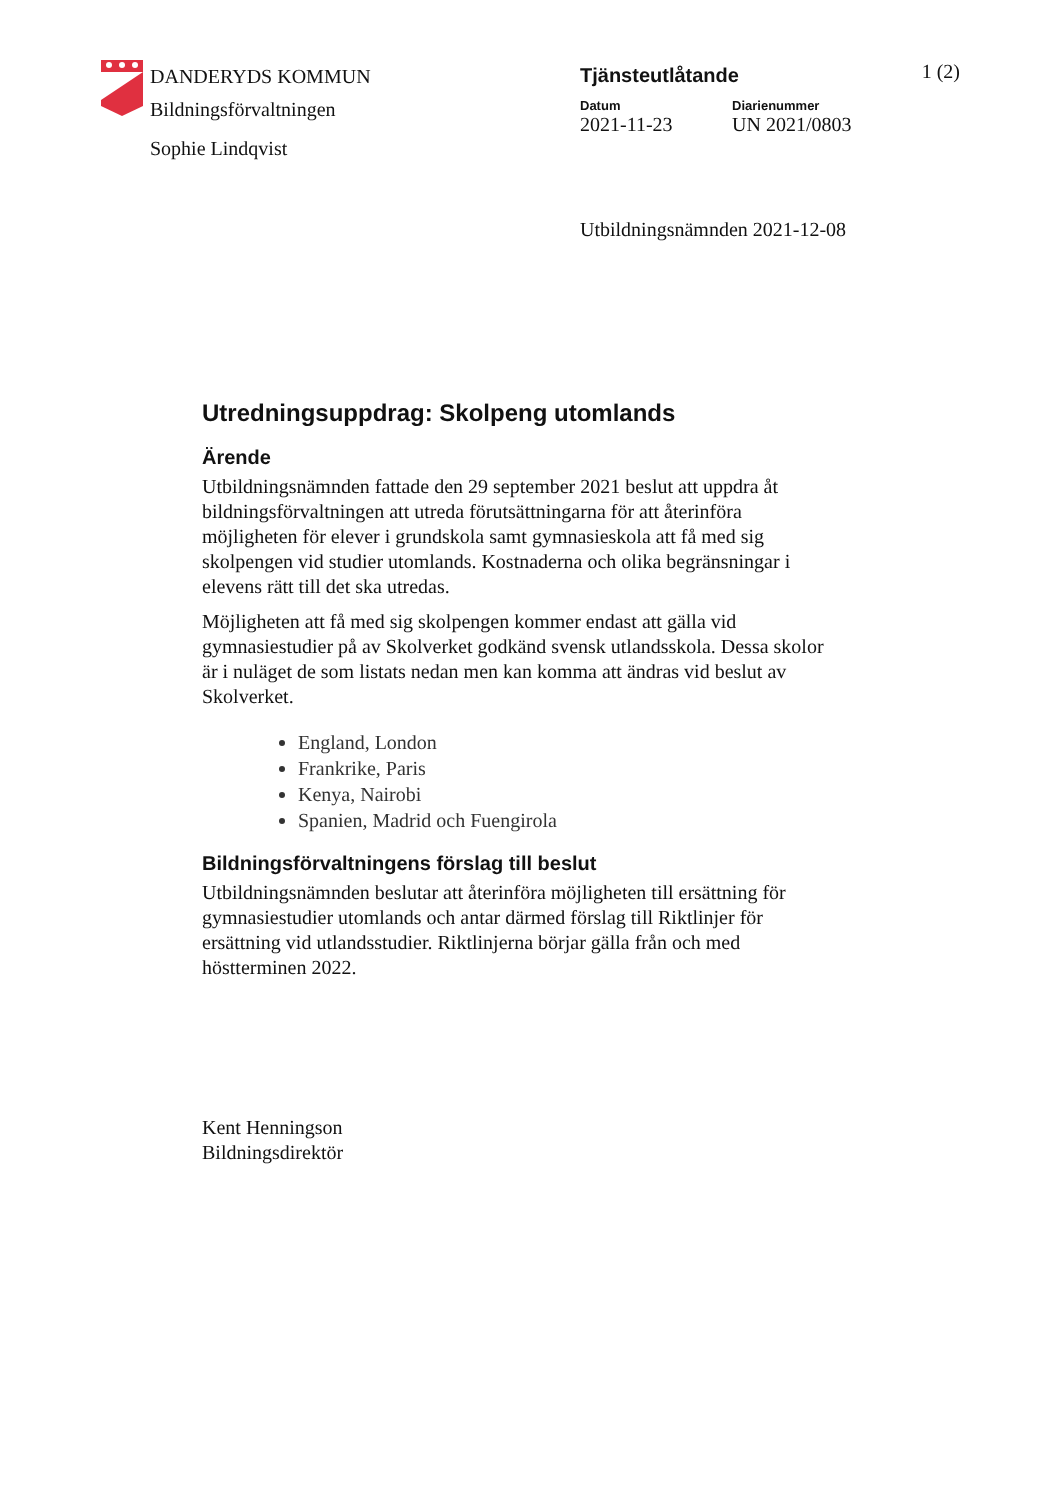DANDERYDS KOMMUN
Bildningsförvaltningen
Sophie Lindqvist
Tjänsteutlåtande 1 (2)
Datum
2021-11-23
Diarienummer
UN 2021/0803
Utbildningsnämnden 2021-12-08
Utredningsuppdrag: Skolpeng utomlands
Ärende
Utbildningsnämnden fattade den 29 september 2021 beslut att uppdra åt bildningsförvaltningen att utreda förutsättningarna för att återinföra möjligheten för elever i grundskola samt gymnasieskola att få med sig skolpengen vid studier utomlands. Kostnaderna och olika begränsningar i elevens rätt till det ska utredas.
Möjligheten att få med sig skolpengen kommer endast att gälla vid gymnasiestudier på av Skolverket godkänd svensk utlandsskola. Dessa skolor är i nuläget de som listats nedan men kan komma att ändras vid beslut av Skolverket.
England, London
Frankrike, Paris
Kenya, Nairobi
Spanien, Madrid och Fuengirola
Bildningsförvaltningens förslag till beslut
Utbildningsnämnden beslutar att återinföra möjligheten till ersättning för gymnasiestudier utomlands och antar därmed förslag till Riktlinjer för ersättning vid utlandsstudier. Riktlinjerna börjar gälla från och med höstterminen 2022.
Kent Henningson
Bildningsdirektör